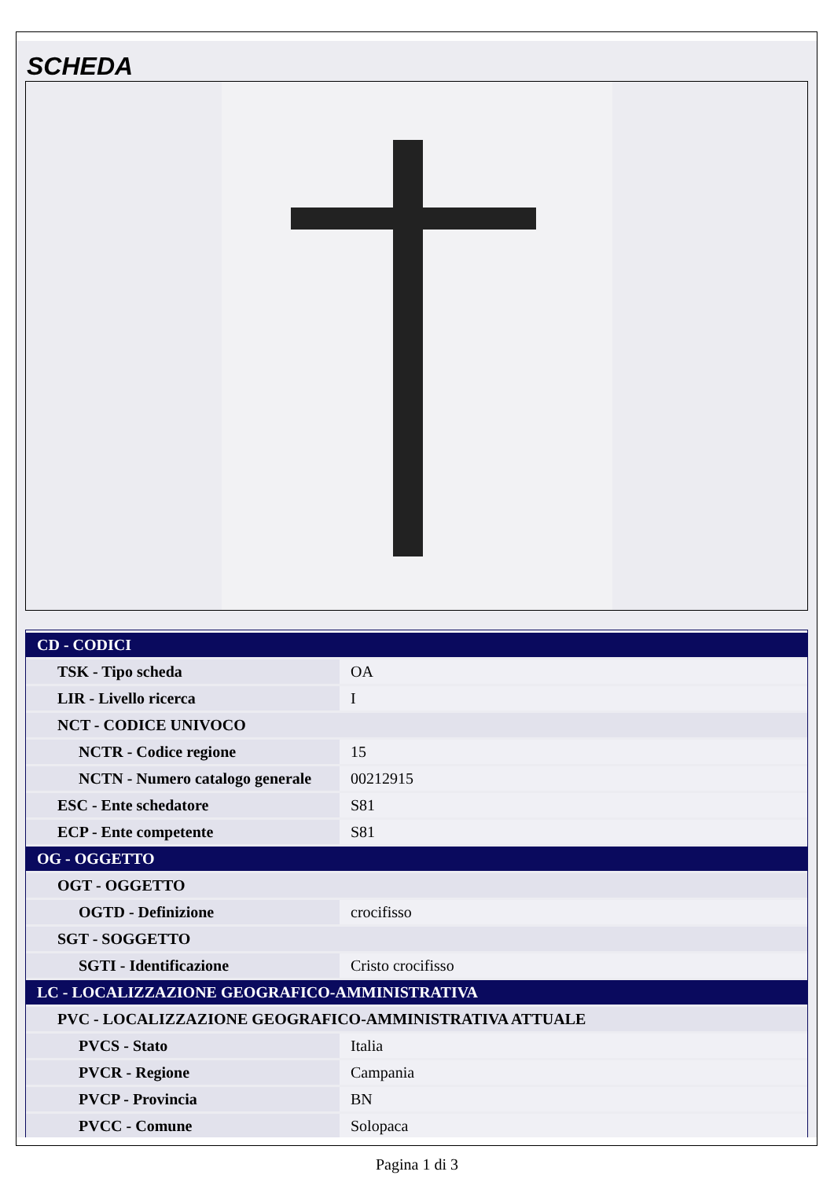SCHEDA
| CD - CODICI | |
| TSK - Tipo scheda | OA |
| LIR - Livello ricerca | I |
| NCT - CODICE UNIVOCO | |
| NCTR - Codice regione | 15 |
| NCTN - Numero catalogo generale | 00212915 |
| ESC - Ente schedatore | S81 |
| ECP - Ente competente | S81 |
| OG - OGGETTO | |
| OGT - OGGETTO | |
| OGTD - Definizione | crocifisso |
| SGT - SOGGETTO | |
| SGTI - Identificazione | Cristo crocifisso |
| LC - LOCALIZZAZIONE GEOGRAFICO-AMMINISTRATIVA | |
| PVC - LOCALIZZAZIONE GEOGRAFICO-AMMINISTRATIVA ATTUALE | |
| PVCS - Stato | Italia |
| PVCR - Regione | Campania |
| PVCP - Provincia | BN |
| PVCC - Comune | Solopaca |
Pagina 1 di 3